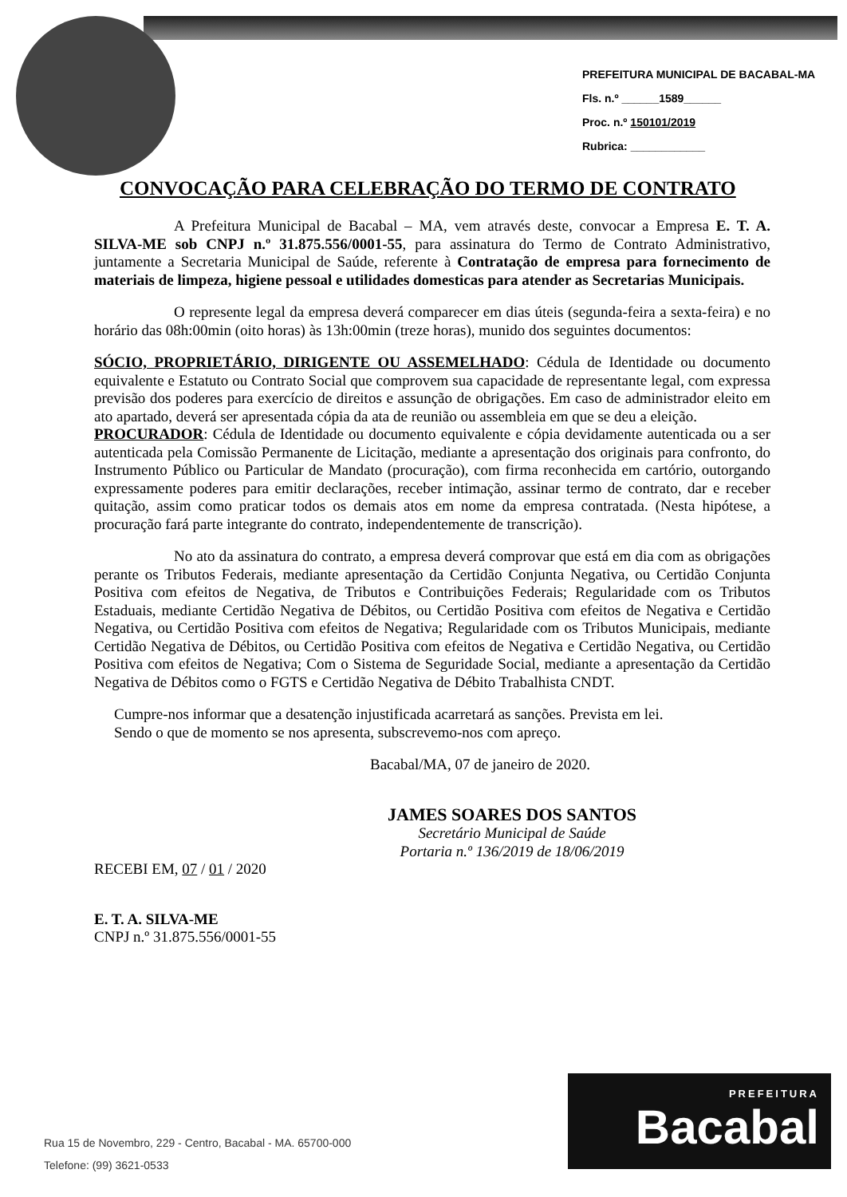PREFEITURA MUNICIPAL DE BACABAL-MA
Fls. n.º ______1589______
Proc. n.º 150101/2019
Rubrica: ____________
CONVOCAÇÃO PARA CELEBRAÇÃO DO TERMO DE CONTRATO
A Prefeitura Municipal de Bacabal – MA, vem através deste, convocar a Empresa E. T. A. SILVA-ME sob CNPJ n.º 31.875.556/0001-55, para assinatura do Termo de Contrato Administrativo, juntamente a Secretaria Municipal de Saúde, referente à Contratação de empresa para fornecimento de materiais de limpeza, higiene pessoal e utilidades domesticas para atender as Secretarias Municipais.
O represente legal da empresa deverá comparecer em dias úteis (segunda-feira a sexta-feira) e no horário das 08h:00min (oito horas) às 13h:00min (treze horas), munido dos seguintes documentos:
SÓCIO, PROPRIETÁRIO, DIRIGENTE OU ASSEMELHADO: Cédula de Identidade ou documento equivalente e Estatuto ou Contrato Social que comprovem sua capacidade de representante legal, com expressa previsão dos poderes para exercício de direitos e assunção de obrigações. Em caso de administrador eleito em ato apartado, deverá ser apresentada cópia da ata de reunião ou assembleia em que se deu a eleição.
PROCURADOR: Cédula de Identidade ou documento equivalente e cópia devidamente autenticada ou a ser autenticada pela Comissão Permanente de Licitação, mediante a apresentação dos originais para confronto, do Instrumento Público ou Particular de Mandato (procuração), com firma reconhecida em cartório, outorgando expressamente poderes para emitir declarações, receber intimação, assinar termo de contrato, dar e receber quitação, assim como praticar todos os demais atos em nome da empresa contratada. (Nesta hipótese, a procuração fará parte integrante do contrato, independentemente de transcrição).
No ato da assinatura do contrato, a empresa deverá comprovar que está em dia com as obrigações perante os Tributos Federais, mediante apresentação da Certidão Conjunta Negativa, ou Certidão Conjunta Positiva com efeitos de Negativa, de Tributos e Contribuições Federais; Regularidade com os Tributos Estaduais, mediante Certidão Negativa de Débitos, ou Certidão Positiva com efeitos de Negativa e Certidão Negativa, ou Certidão Positiva com efeitos de Negativa; Regularidade com os Tributos Municipais, mediante Certidão Negativa de Débitos, ou Certidão Positiva com efeitos de Negativa e Certidão Negativa, ou Certidão Positiva com efeitos de Negativa; Com o Sistema de Seguridade Social, mediante a apresentação da Certidão Negativa de Débitos como o FGTS e Certidão Negativa de Débito Trabalhista CNDT.
Cumpre-nos informar que a desatenção injustificada acarretará as sanções. Prevista em lei.
Sendo o que de momento se nos apresenta, subscrevemo-nos com apreço.
Bacabal/MA, 07 de janeiro de 2020.
JAMES SOARES DOS SANTOS
Secretário Municipal de Saúde
Portaria n.º 136/2019 de 18/06/2019
RECEBI EM, 07 / 01 / 2020
E. T. A. SILVA-ME
CNPJ n.º 31.875.556/0001-55
Rua 15 de Novembro, 229 - Centro, Bacabal - MA. 65700-000
Telefone: (99) 3621-0533
PREFEITURA
Bacabal